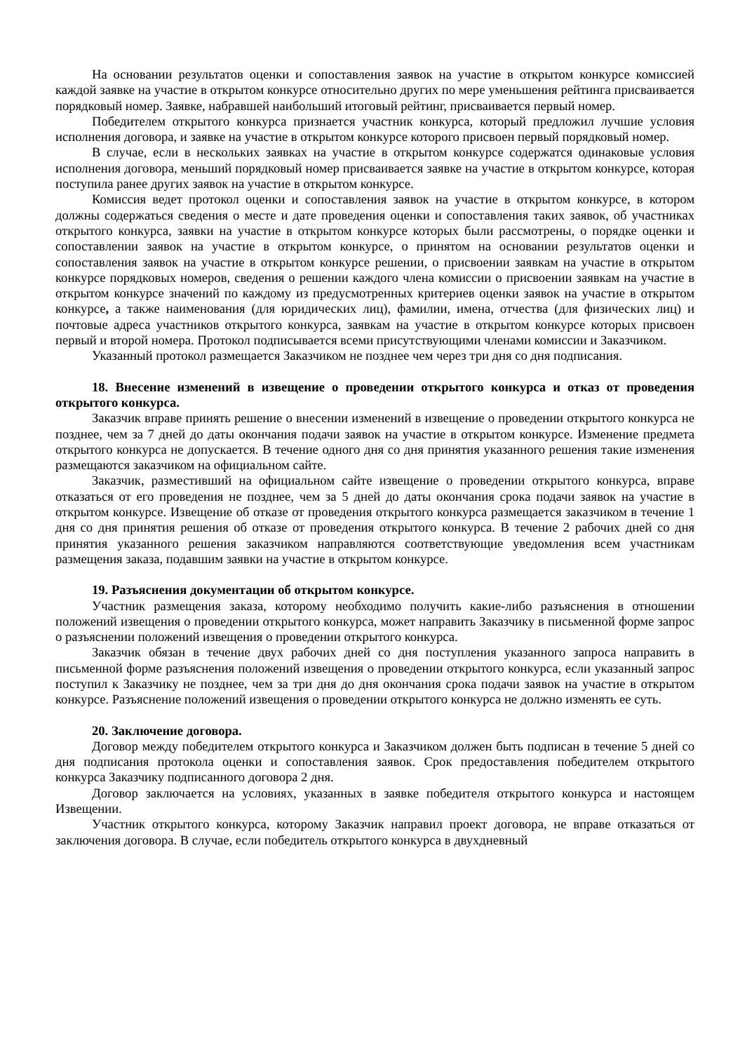На основании результатов оценки и сопоставления заявок на участие в открытом конкурсе комиссией каждой заявке на участие в открытом конкурсе относительно других по мере уменьшения рейтинга присваивается порядковый номер. Заявке, набравшей наибольший итоговый рейтинг, присваивается первый номер.
Победителем открытого конкурса признается участник конкурса, который предложил лучшие условия исполнения договора, и заявке на участие в открытом конкурсе которого присвоен первый порядковый номер.
В случае, если в нескольких заявках на участие в открытом конкурсе содержатся одинаковые условия исполнения договора, меньший порядковый номер присваивается заявке на участие в открытом конкурсе, которая поступила ранее других заявок на участие в открытом конкурсе.
Комиссия ведет протокол оценки и сопоставления заявок на участие в открытом конкурсе, в котором должны содержаться сведения о месте и дате проведения оценки и сопоставления таких заявок, об участниках открытого конкурса, заявки на участие в открытом конкурсе которых были рассмотрены, о порядке оценки и сопоставлении заявок на участие в открытом конкурсе, о принятом на основании результатов оценки и сопоставления заявок на участие в открытом конкурсе решении, о присвоении заявкам на участие в открытом конкурсе порядковых номеров, сведения о решении каждого члена комиссии о присвоении заявкам на участие в открытом конкурсе значений по каждому из предусмотренных критериев оценки заявок на участие в открытом конкурсе, а также наименования (для юридических лиц), фамилии, имена, отчества (для физических лиц) и почтовые адреса участников открытого конкурса, заявкам на участие в открытом конкурсе которых присвоен первый и второй номера. Протокол подписывается всеми присутствующими членами комиссии и Заказчиком.
Указанный протокол размещается Заказчиком не позднее чем через три дня со дня подписания.
18. Внесение изменений в извещение о проведении открытого конкурса и отказ от проведения открытого конкурса.
Заказчик вправе принять решение о внесении изменений в извещение о проведении открытого конкурса не позднее, чем за 7 дней до даты окончания подачи заявок на участие в открытом конкурсе. Изменение предмета открытого конкурса не допускается. В течение одного дня со дня принятия указанного решения такие изменения размещаются заказчиком на официальном сайте.
Заказчик, разместивший на официальном сайте извещение о проведении открытого конкурса, вправе отказаться от его проведения не позднее, чем за 5 дней до даты окончания срока подачи заявок на участие в открытом конкурсе. Извещение об отказе от проведения открытого конкурса размещается заказчиком в течение 1 дня со дня принятия решения об отказе от проведения открытого конкурса. В течение 2 рабочих дней со дня принятия указанного решения заказчиком направляются соответствующие уведомления всем участникам размещения заказа, подавшим заявки на участие в открытом конкурсе.
19. Разъяснения документации об открытом конкурсе.
Участник размещения заказа, которому необходимо получить какие-либо разъяснения в отношении положений извещения о проведении открытого конкурса, может направить Заказчику в письменной форме запрос о разъяснении положений извещения о проведении открытого конкурса.
Заказчик обязан в течение двух рабочих дней со дня поступления указанного запроса направить в письменной форме разъяснения положений извещения о проведении открытого конкурса, если указанный запрос поступил к Заказчику не позднее, чем за три дня до дня окончания срока подачи заявок на участие в открытом конкурсе. Разъяснение положений извещения о проведении открытого конкурса не должно изменять ее суть.
20. Заключение договора.
Договор между победителем открытого конкурса и Заказчиком должен быть подписан в течение 5 дней со дня подписания протокола оценки и сопоставления заявок. Срок предоставления победителем открытого конкурса Заказчику подписанного договора 2 дня.
Договор заключается на условиях, указанных в заявке победителя открытого конкурса и настоящем Извещении.
Участник открытого конкурса, которому Заказчик направил проект договора, не вправе отказаться от заключения договора. В случае, если победитель открытого конкурса в двухдневный